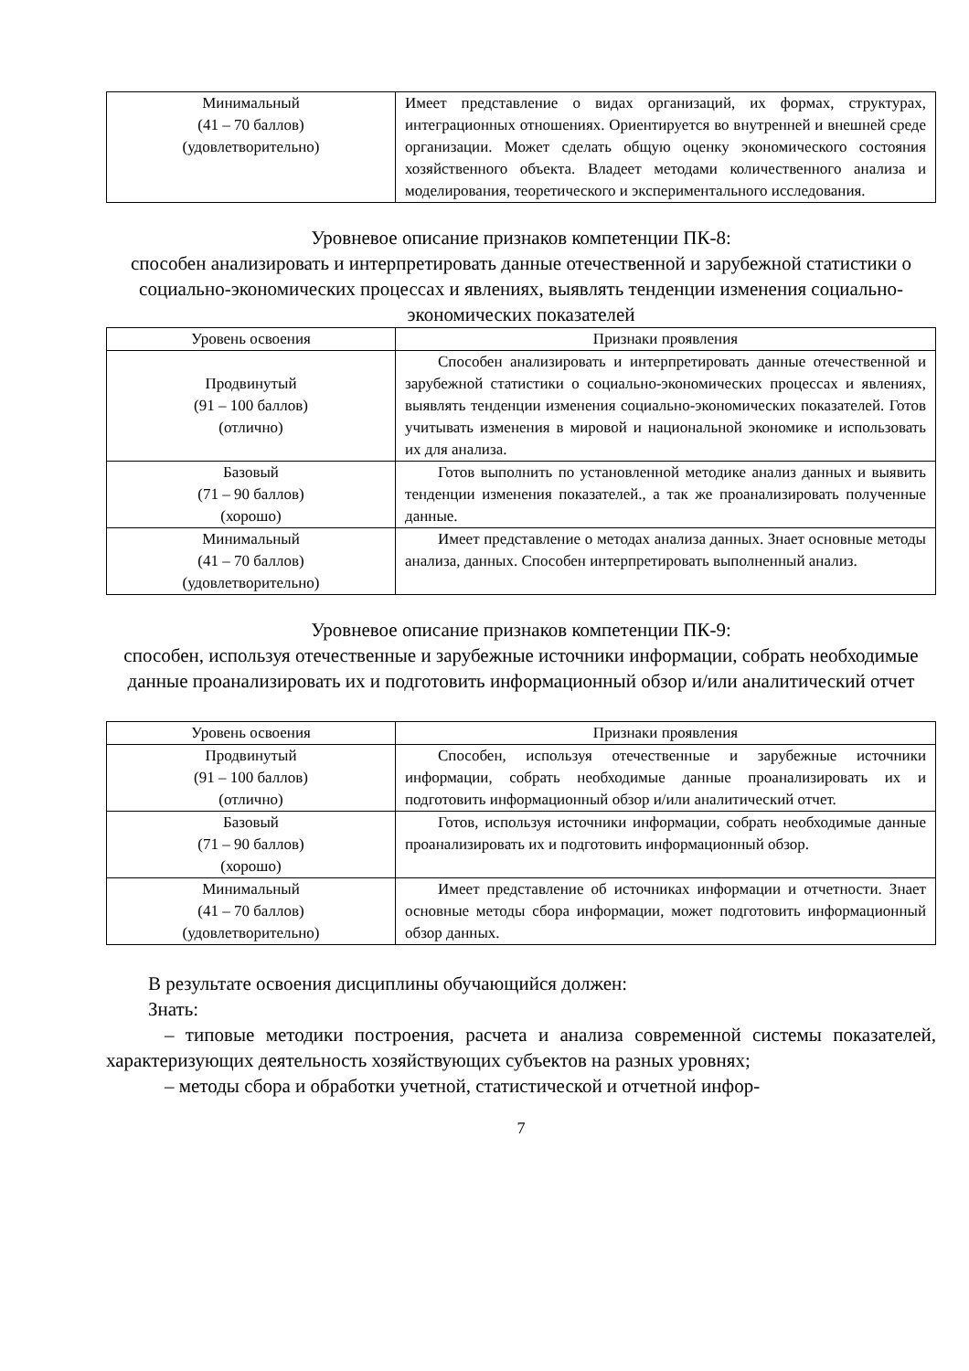| Минимальный (41 – 70 баллов) (удовлетворительно) | Имеет представление о видах организаций, их формах, структурах, интеграционных отношениях. Ориентируется во внутренней и внешней среде организации. Может сделать общую оценку экономического состояния хозяйственного объекта. Владеет методами количественного анализа и моделирования, теоретического и экспериментального исследования. |
Уровневое описание признаков компетенции ПК-8:
способен анализировать и интерпретировать данные отечественной и зарубежной статистики о социально-экономических процессах и явлениях, выявлять тенденции изменения социально-экономических показателей
| Уровень освоения | Признаки проявления |
| --- | --- |
| Продвинутый (91 – 100 баллов) (отлично) | Способен анализировать и интерпретировать данные отечественной и зарубежной статистики о социально-экономических процессах и явлениях, выявлять тенденции изменения социально-экономических показателей. Готов учитывать изменения в мировой и национальной экономике и использовать их для анализа. |
| Базовый (71 – 90 баллов) (хорошо) | Готов выполнить по установленной методике анализ данных и выявить тенденции изменения показателей., а так же проанализировать полученные данные. |
| Минимальный (41 – 70 баллов) (удовлетворительно) | Имеет представление о методах анализа данных. Знает основные методы анализа, данных. Способен интерпретировать выполненный анализ. |
Уровневое описание признаков компетенции ПК-9:
способен, используя отечественные и зарубежные источники информации, собрать необходимые данные проанализировать их и подготовить информационный обзор и/или аналитический отчет
| Уровень освоения | Признаки проявления |
| --- | --- |
| Продвинутый (91 – 100 баллов) (отлично) | Способен, используя отечественные и зарубежные источники информации, собрать необходимые данные проанализировать их и подготовить информационный обзор и/или аналитический отчет. |
| Базовый (71 – 90 баллов) (хорошо) | Готов, используя источники информации, собрать необходимые данные проанализировать их и подготовить информационный обзор. |
| Минимальный (41 – 70 баллов) (удовлетворительно) | Имеет представление об источниках информации и отчетности. Знает основные методы сбора информации, может подготовить информационный обзор данных. |
В результате освоения дисциплины обучающийся должен:
Знать:
– типовые методики построения, расчета и анализа современной системы показателей, характеризующих деятельность хозяйствующих субъектов на разных уровнях;
– методы сбора и обработки учетной, статистической и отчетной инфор-
7